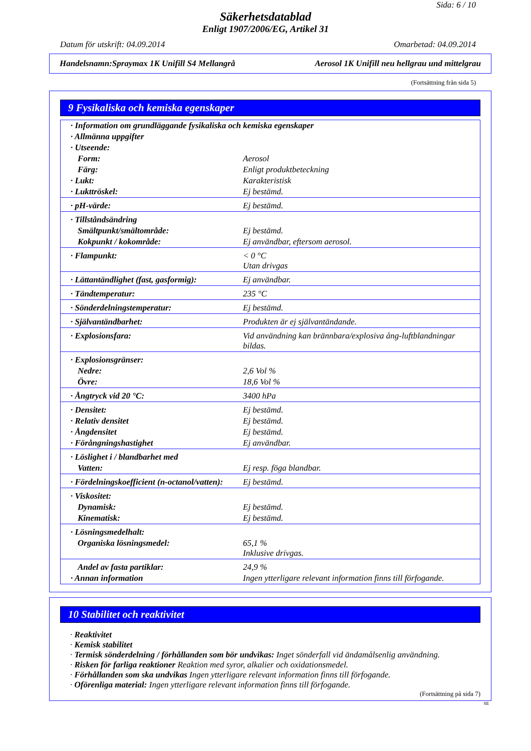Sida: 6 / 10
Säkerhetsdatablad
Enligt 1907/2006/EG, Artikel 31
Datum för utskrift: 04.09.2014 Omarbetad: 04.09.2014
Handelsnamn:Spraymax 1K Unifill S4 Mellangrå Aerosol 1K Unifill neu hellgrau und mittelgrau
(Fortsättning från sida 5)
9 Fysikaliska och kemiska egenskaper
| · Information om grundläggande fysikaliska och kemiska egenskaper | |
| · Allmänna uppgifter | |
| · Utseende: | |
| Form: | Aerosol |
| Färg: | Enligt produktbeteckning |
| · Lukt: | Karakteristisk |
| · Lukttröskel: | Ej bestämd. |
| · pH-värde: | Ej bestämd. |
| · Tillståndsändring | |
| Smältpunkt/smältområde: | Ej bestämd. |
| Kokpunkt / kokområde: | Ej användbar, eftersom aerosol. |
| · Flampunkt: | < 0 °C Utan drivgas |
| · Lättantändlighet (fast, gasformig): | Ej användbar. |
| · Tändtemperatur: | 235 °C |
| · Sönderdelningstemperatur: | Ej bestämd. |
| · Självantändbarhet: | Produkten är ej självantändande. |
| · Explosionsfara: | Vid användning kan brännbara/explosiva ång-luftblandningar bildas. |
| · Explosionsgränser: | |
| Nedre: | 2,6 Vol % |
| Övre: | 18,6 Vol % |
| · Ångtryck vid 20 °C: | 3400 hPa |
| · Densitet: | Ej bestämd. |
| · Relativ densitet | Ej bestämd. |
| · Ångdensitet | Ej bestämd. |
| · Förångningshastighet | Ej användbar. |
| · Löslighet i / blandbarhet med | |
| Vatten: | Ej resp. föga blandbar. |
| · Fördelningskoefficient (n-octanol/vatten): | Ej bestämd. |
| · Viskositet: | |
| Dynamisk: | Ej bestämd. |
| Kinematisk: | Ej bestämd. |
| · Lösningsmedelhalt: | |
| Organiska lösningsmedel: | 65,1 % Inklusive drivgas. |
| Andel av fasta partiklar: | 24,9 % |
| · Annan information | Ingen ytterligare relevant information finns till förfogande. |
10 Stabilitet och reaktivitet
· Reaktivitet
· Kemisk stabilitet
· Termisk sönderdelning / förhållanden som bör undvikas: Inget sönderfall vid ändamålsenlig användning.
· Risken för farliga reaktioner Reaktion med syror, alkalier och oxidationsmedel.
· Förhållanden som ska undvikas Ingen ytterligare relevant information finns till förfogande.
· Oförenliga material: Ingen ytterligare relevant information finns till förfogande.
(Fortsättning på sida 7)
SE